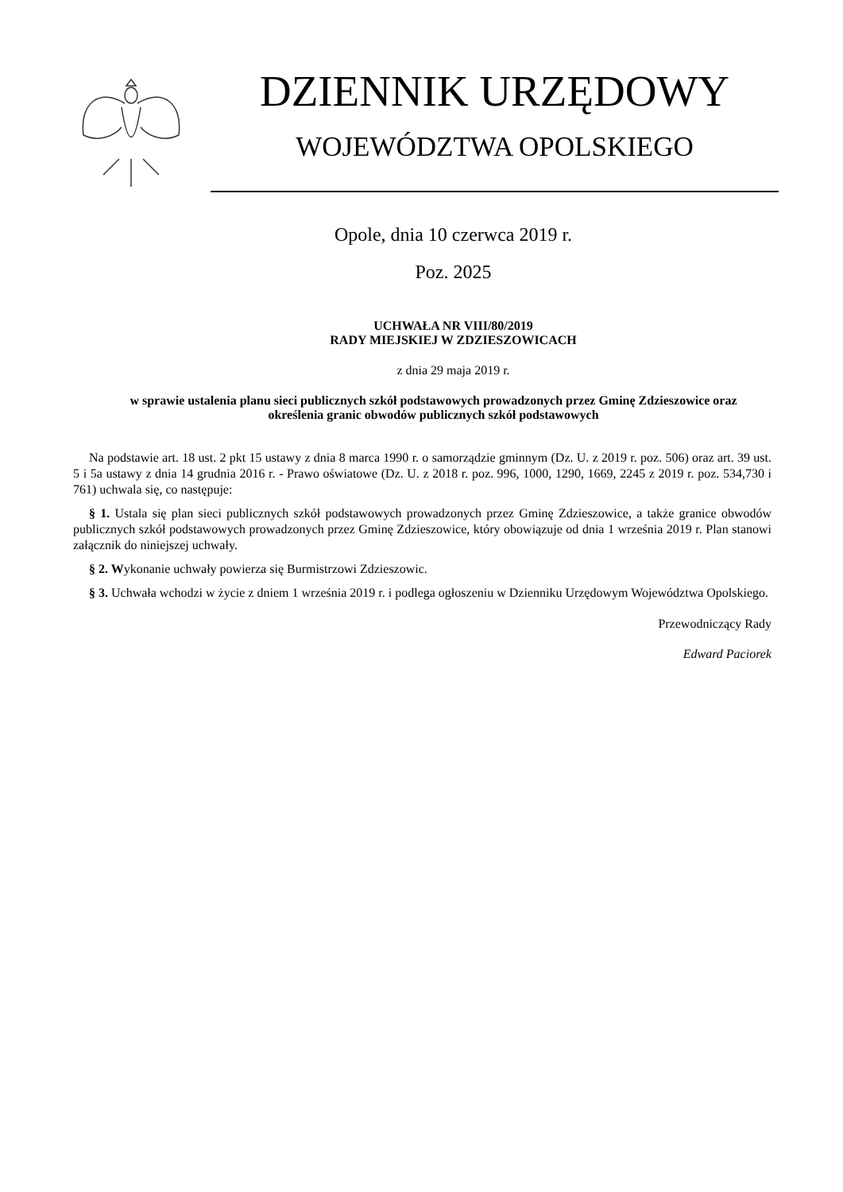DZIENNIK URZĘDOWY
WOJEWÓDZTWA OPOLSKIEGO
Opole, dnia 10 czerwca 2019 r.
Poz. 2025
UCHWAŁA NR VIII/80/2019
RADY MIEJSKIEJ W ZDZIESZOWICACH
z dnia 29 maja 2019 r.
w sprawie ustalenia planu sieci publicznych szkół podstawowych prowadzonych przez Gminę Zdzieszowice oraz określenia granic obwodów publicznych szkół podstawowych
Na podstawie art. 18 ust. 2 pkt 15 ustawy z dnia 8 marca 1990 r. o samorządzie gminnym (Dz. U. z 2019 r. poz. 506) oraz art. 39 ust. 5 i 5a ustawy z dnia 14 grudnia 2016 r. - Prawo oświatowe (Dz. U. z 2018 r. poz. 996, 1000, 1290, 1669, 2245 z 2019 r. poz. 534,730 i 761) uchwala się, co następuje:
§ 1. Ustala się plan sieci publicznych szkół podstawowych prowadzonych przez Gminę Zdzieszowice, a także granice obwodów publicznych szkół podstawowych prowadzonych przez Gminę Zdzieszowice, który obowiązuje od dnia 1 września 2019 r. Plan stanowi załącznik do niniejszej uchwały.
§ 2. Wykonanie uchwały powierza się Burmistrzowi Zdzieszowic.
§ 3. Uchwała wchodzi w życie z dniem 1 września 2019 r. i podlega ogłoszeniu w Dzienniku Urzędowym Województwa Opolskiego.
Przewodniczący Rady
Edward Paciorek